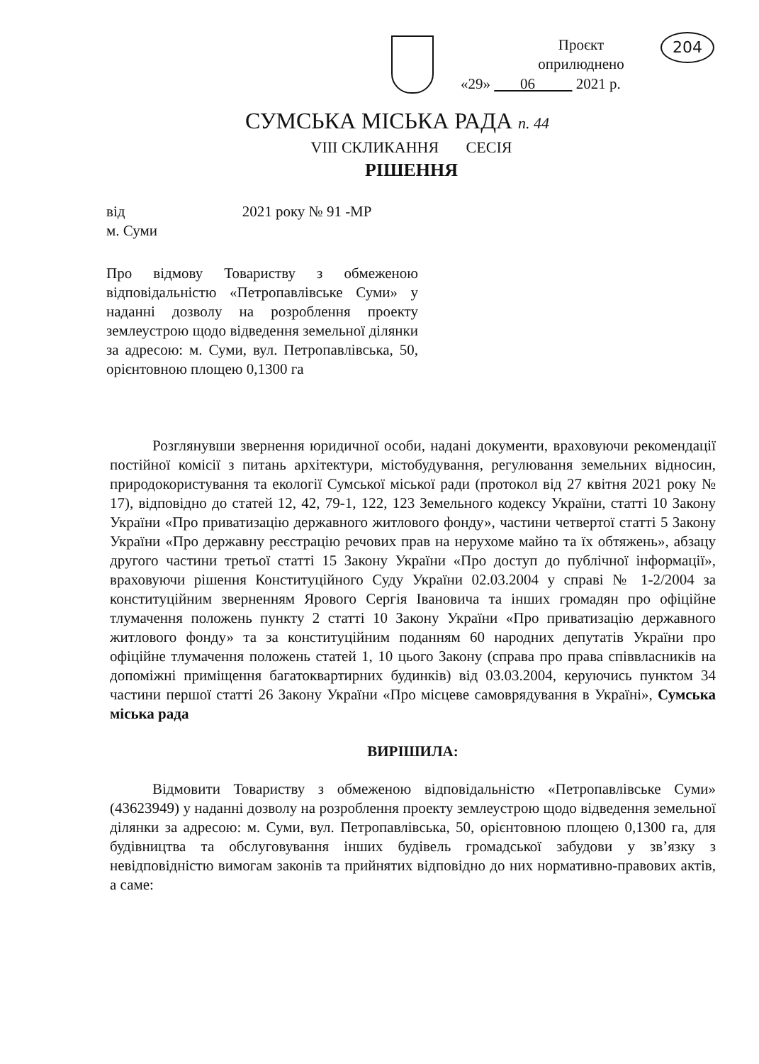Проєкт
оприлюднено
«29» 06 2021 р.
204
СУМСЬКА МІСЬКА РАДА п. 44
VIII СКЛИКАННЯ СЕСІЯ
РІШЕННЯ
від 2021 року № 91 -МР
м. Суми
Про відмову Товариству з обмеженою відповідальністю «Петропавлівське Суми» у наданні дозволу на розроблення проекту землеустрою щодо відведення земельної ділянки за адресою: м. Суми, вул. Петропавлівська, 50, орієнтовною площею 0,1300 га
Розглянувши звернення юридичної особи, надані документи, враховуючи рекомендації постійної комісії з питань архітектури, містобудування, регулювання земельних відносин, природокористування та екології Сумської міської ради (протокол від 27 квітня 2021 року № 17), відповідно до статей 12, 42, 79-1, 122, 123 Земельного кодексу України, статті 10 Закону України «Про приватизацію державного житлового фонду», частини четвертої статті 5 Закону України «Про державну реєстрацію речових прав на нерухоме майно та їх обтяжень», абзацу другого частини третьої статті 15 Закону України «Про доступ до публічної інформації», враховуючи рішення Конституційного Суду України 02.03.2004 у справі № 1-2/2004 за конституційним зверненням Ярового Сергія Івановича та інших громадян про офіційне тлумачення положень пункту 2 статті 10 Закону України «Про приватизацію державного житлового фонду» та за конституційним поданням 60 народних депутатів України про офіційне тлумачення положень статей 1, 10 цього Закону (справа про права співвласників на допоміжні приміщення багатоквартирних будинків) від 03.03.2004, керуючись пунктом 34 частини першої статті 26 Закону України «Про місцеве самоврядування в Україні», Сумська міська рада
ВИРІШИЛА:
Відмовити Товариству з обмеженою відповідальністю «Петропавлівське Суми» (43623949) у наданні дозволу на розроблення проекту землеустрою щодо відведення земельної ділянки за адресою: м. Суми, вул. Петропавлівська, 50, орієнтовною площею 0,1300 га, для будівництва та обслуговування інших будівель громадської забудови у зв’язку з невідповідністю вимогам законів та прийнятих відповідно до них нормативно-правових актів, а саме: